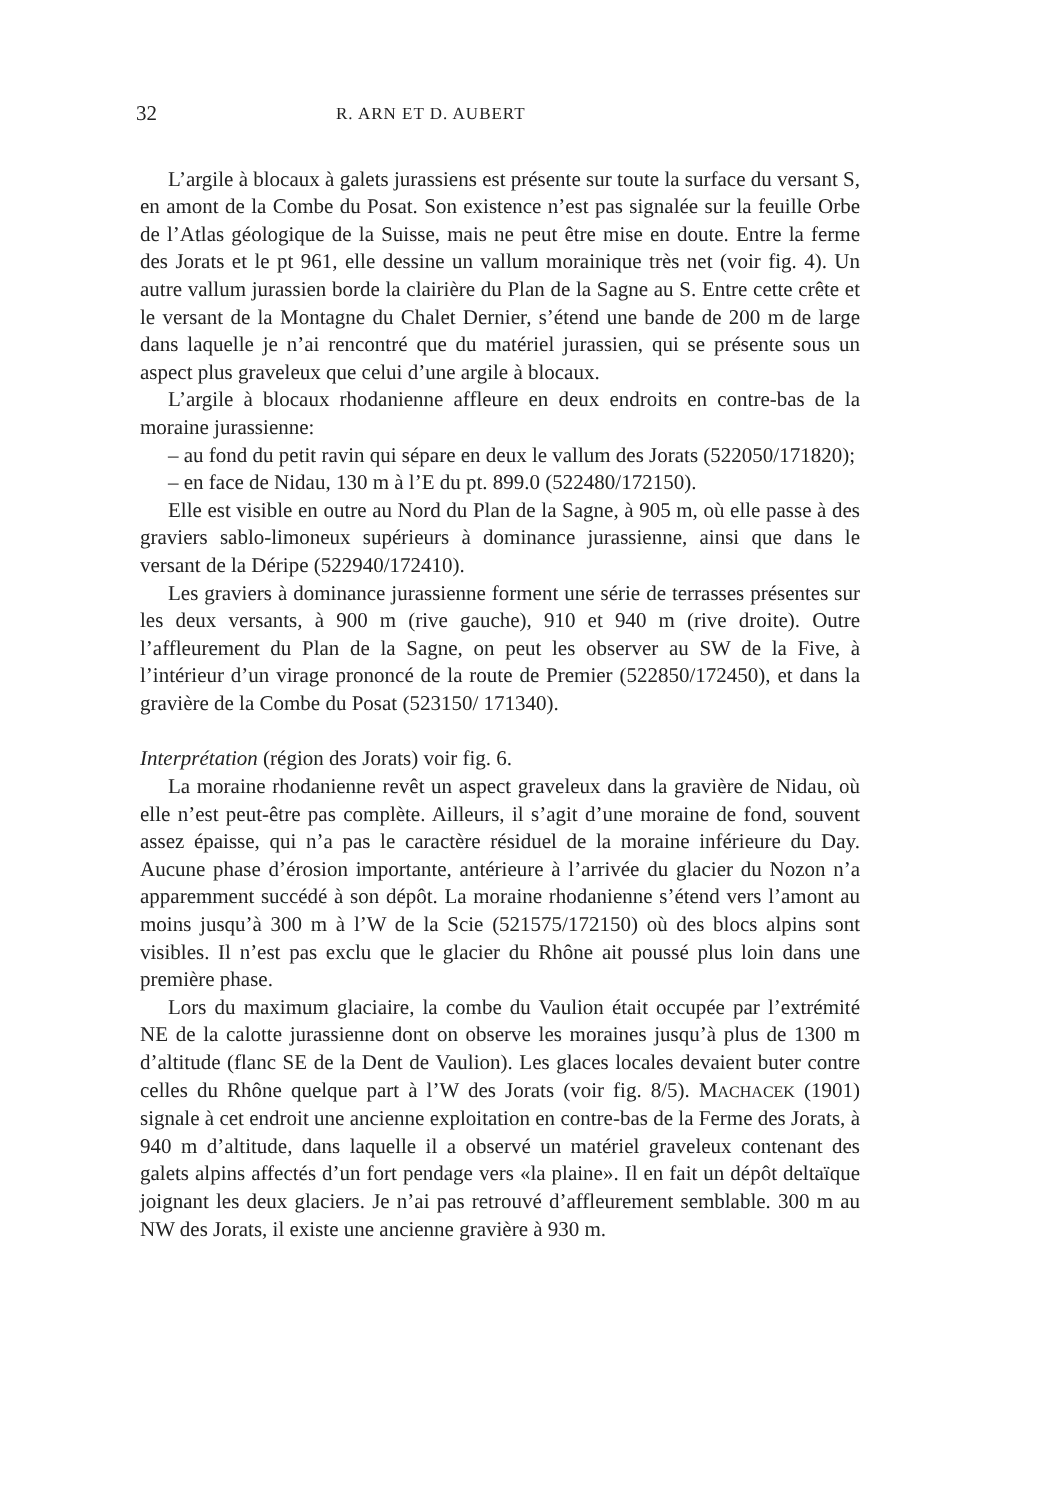32 R. ARN ET D. AUBERT
L’argile à blocaux à galets jurassiens est présente sur toute la surface du versant S, en amont de la Combe du Posat. Son existence n’est pas signalée sur la feuille Orbe de l’Atlas géologique de la Suisse, mais ne peut être mise en doute. Entre la ferme des Jorats et le pt 961, elle dessine un vallum morainique très net (voir fig. 4). Un autre vallum jurassien borde la clairière du Plan de la Sagne au S. Entre cette crête et le versant de la Montagne du Chalet Dernier, s’étend une bande de 200 m de large dans laquelle je n’ai rencontré que du matériel jurassien, qui se présente sous un aspect plus graveleux que celui d’une argile à blocaux.
L’argile à blocaux rhodanienne affleure en deux endroits en contre-bas de la moraine jurassienne:
– au fond du petit ravin qui sépare en deux le vallum des Jorats (522050/171820);
– en face de Nidau, 130 m à l’E du pt. 899.0 (522480/172150).
Elle est visible en outre au Nord du Plan de la Sagne, à 905 m, où elle passe à des graviers sablo-limoneux supérieurs à dominance jurassienne, ainsi que dans le versant de la Déripe (522940/172410).
Les graviers à dominance jurassienne forment une série de terrasses présentes sur les deux versants, à 900 m (rive gauche), 910 et 940 m (rive droite). Outre l’affleurement du Plan de la Sagne, on peut les observer au SW de la Five, à l’intérieur d’un virage prononcé de la route de Premier (522850/172450), et dans la gravière de la Combe du Posat (523150/ 171340).
Interprétation (région des Jorats) voir fig. 6.
La moraine rhodanienne revêt un aspect graveleux dans la gravière de Nidau, où elle n’est peut-être pas complète. Ailleurs, il s’agit d’une moraine de fond, souvent assez épaisse, qui n’a pas le caractère résiduel de la moraine inférieure du Day. Aucune phase d’érosion importante, antérieure à l’arrivée du glacier du Nozon n’a apparemment succédé à son dépôt. La moraine rhodanienne s’étend vers l’amont au moins jusqu’à 300 m à l’W de la Scie (521575/172150) où des blocs alpins sont visibles. Il n’est pas exclu que le glacier du Rhône ait poussé plus loin dans une première phase.
Lors du maximum glaciaire, la combe du Vaulion était occupée par l’extrémité NE de la calotte jurassienne dont on observe les moraines jusqu’à plus de 1300 m d’altitude (flanc SE de la Dent de Vaulion). Les glaces locales devaient buter contre celles du Rhône quelque part à l’W des Jorats (voir fig. 8/5). MACHACEK (1901) signale à cet endroit une ancienne exploitation en contre-bas de la Ferme des Jorats, à 940 m d’altitude, dans laquelle il a observé un matériel graveleux contenant des galets alpins affectés d’un fort pendage vers «la plaine». Il en fait un dépôt deltaïque joignant les deux glaciers. Je n’ai pas retrouvé d’affleurement semblable. 300 m au NW des Jorats, il existe une ancienne gravière à 930 m.